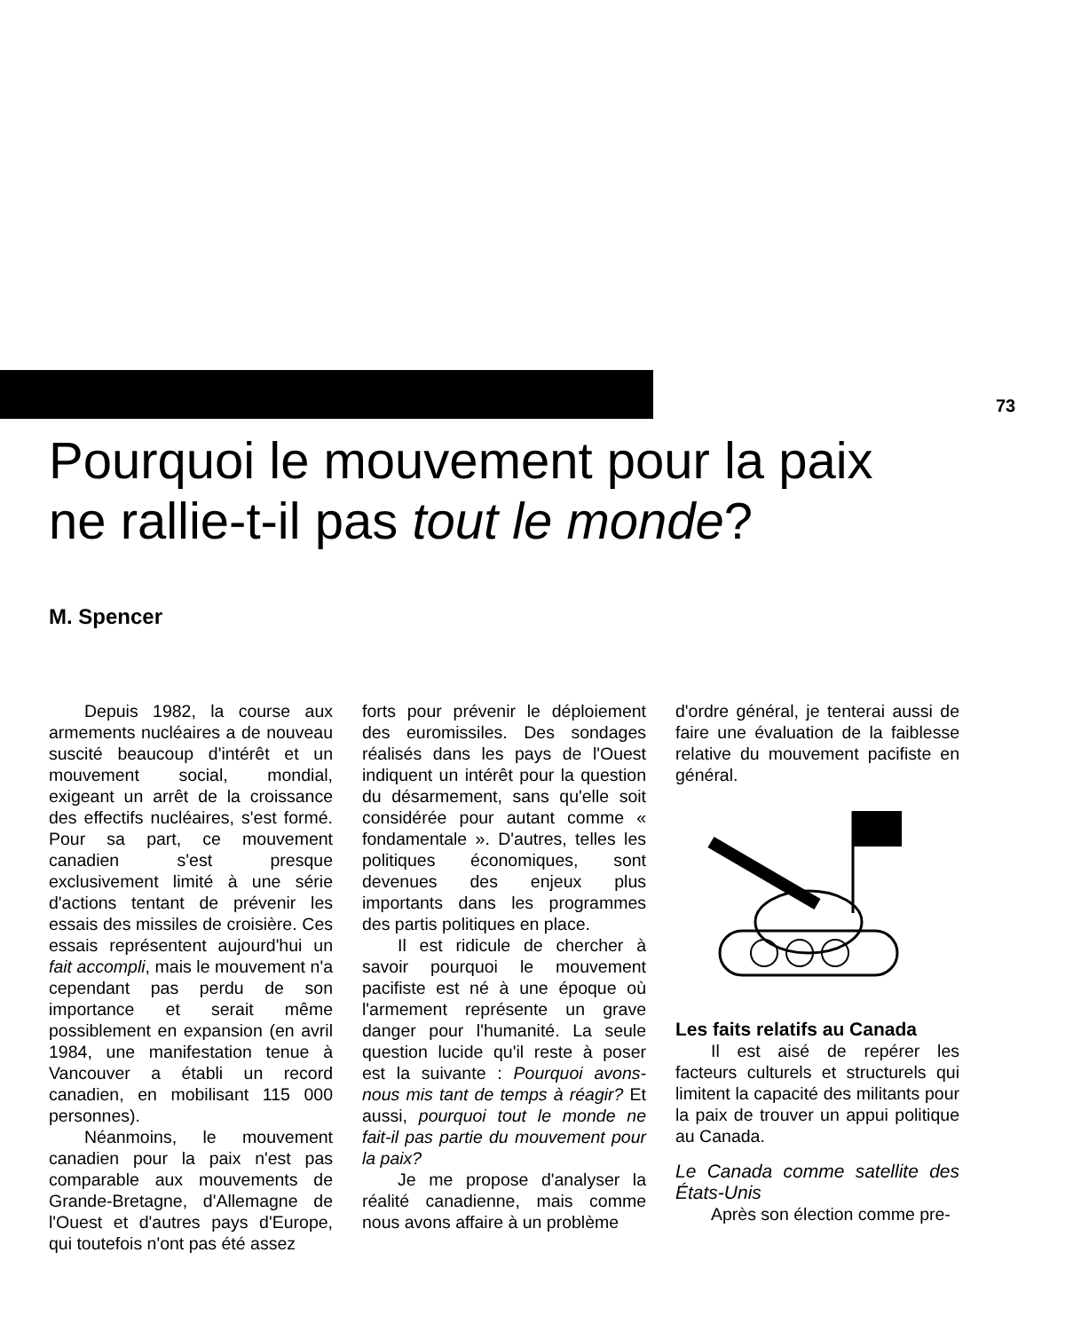73
Pourquoi le mouvement pour la paix
ne rallie-t-il pas tout le monde?
M. Spencer
Depuis 1982, la course aux armements nucléaires a de nouveau suscité beaucoup d'intérêt et un mouvement social, mondial, exigeant un arrêt de la croissance des effectifs nucléaires, s'est formé. Pour sa part, ce mouvement canadien s'est presque exclusivement limité à une série d'actions tentant de prévenir les essais des missiles de croisière. Ces essais représentent aujourd'hui un fait accompli, mais le mouvement n'a cependant pas perdu de son importance et serait même possiblement en expansion (en avril 1984, une manifestation tenue à Vancouver a établi un record canadien, en mobilisant 115 000 personnes).
Néanmoins, le mouvement canadien pour la paix n'est pas comparable aux mouvements de Grande-Bretagne, d'Allemagne de l'Ouest et d'autres pays d'Europe, qui toutefois n'ont pas été assez
forts pour prévenir le déploiement des euromissiles. Des sondages réalisés dans les pays de l'Ouest indiquent un intérêt pour la question du désarmement, sans qu'elle soit considérée pour autant comme « fondamentale ». D'autres, telles les politiques économiques, sont devenues des enjeux plus importants dans les programmes des partis politiques en place.
Il est ridicule de chercher à savoir pourquoi le mouvement pacifiste est né à une époque où l'armement représente un grave danger pour l'humanité. La seule question lucide qu'il reste à poser est la suivante : Pourquoi avons-nous mis tant de temps à réagir? Et aussi, pourquoi tout le monde ne fait-il pas partie du mouvement pour la paix?
Je me propose d'analyser la réalité canadienne, mais comme nous avons affaire à un problème
d'ordre général, je tenterai aussi de faire une évaluation de la faiblesse relative du mouvement pacifiste en général.
Les faits relatifs au Canada
Il est aisé de repérer les facteurs culturels et structurels qui limitent la capacité des militants pour la paix de trouver un appui politique au Canada.
Le Canada comme satellite des États-Unis
Après son élection comme pre-